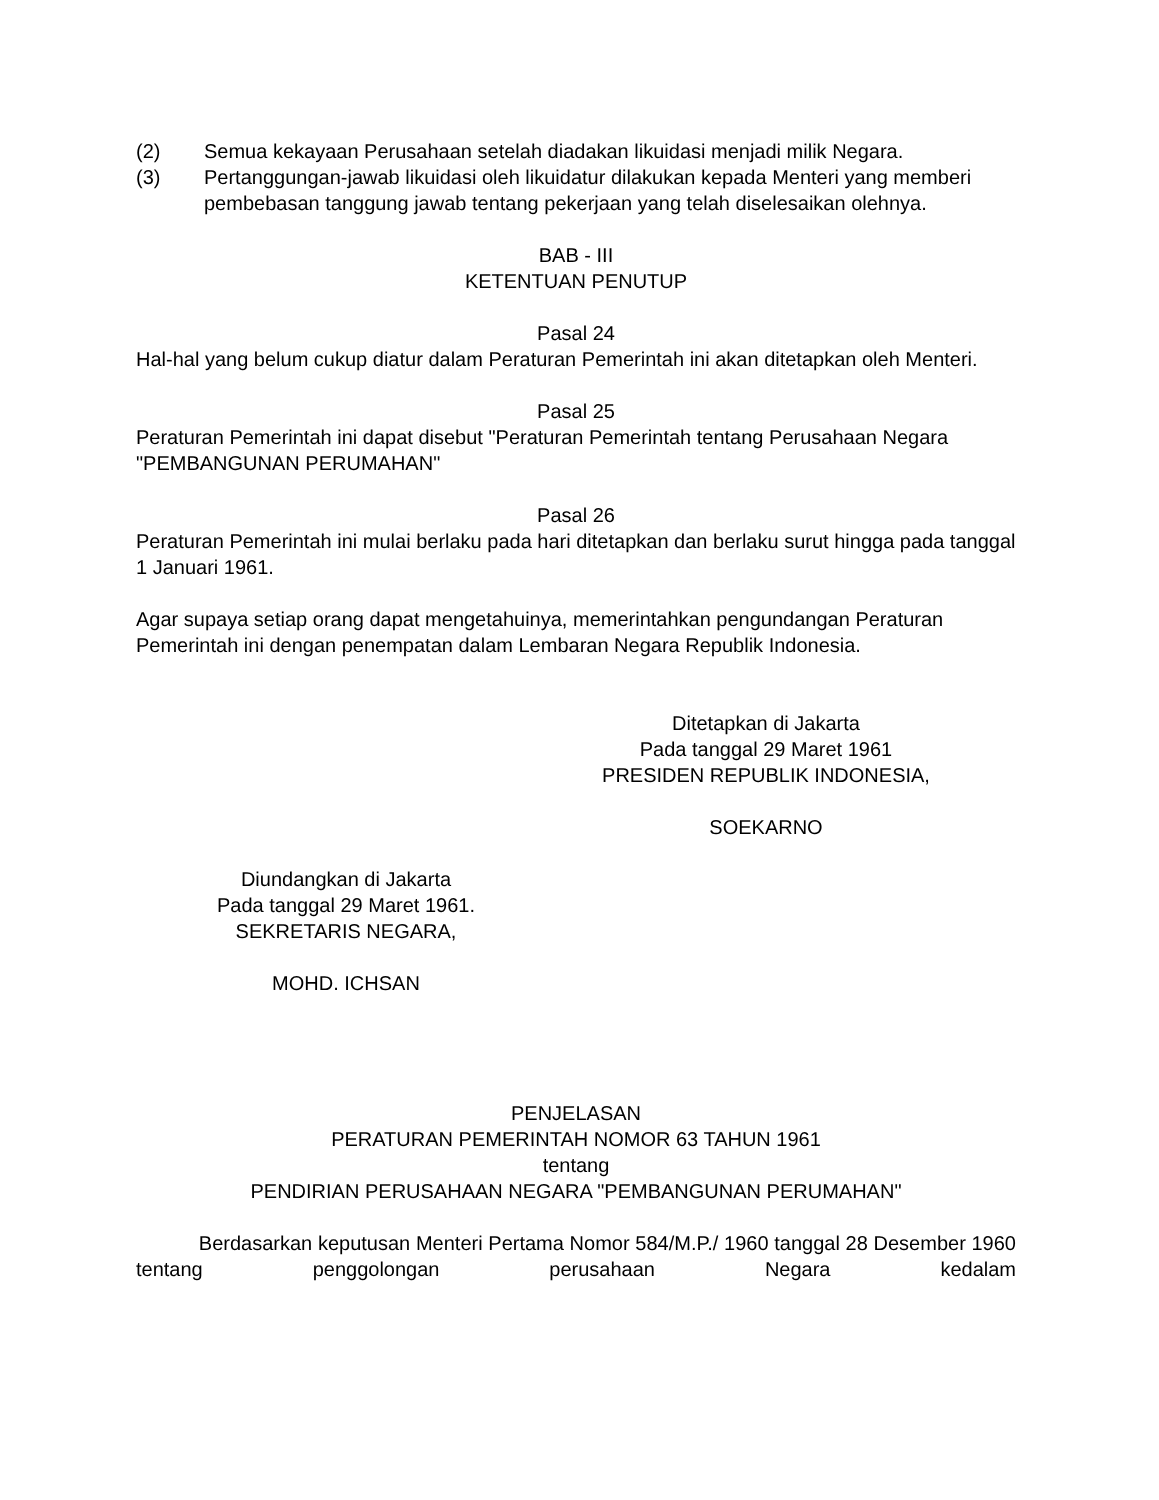(2) Semua kekayaan Perusahaan setelah diadakan likuidasi menjadi milik Negara.
(3) Pertanggungan-jawab likuidasi oleh likuidatur dilakukan kepada Menteri yang memberi pembebasan tanggung jawab tentang pekerjaan yang telah diselesaikan olehnya.
BAB - III
KETENTUAN PENUTUP
Pasal 24
Hal-hal yang belum cukup diatur dalam Peraturan Pemerintah ini akan ditetapkan oleh Menteri.
Pasal 25
Peraturan Pemerintah ini dapat disebut "Peraturan Pemerintah tentang Perusahaan Negara "PEMBANGUNAN PERUMAHAN"
Pasal 26
Peraturan Pemerintah ini mulai berlaku pada hari ditetapkan dan berlaku surut hingga pada tanggal 1 Januari 1961.
Agar supaya setiap orang dapat mengetahuinya, memerintahkan pengundangan Peraturan Pemerintah ini dengan penempatan dalam Lembaran Negara Republik Indonesia.
Ditetapkan di Jakarta
Pada tanggal 29 Maret 1961
PRESIDEN REPUBLIK INDONESIA,
SOEKARNO
Diundangkan di Jakarta
Pada tanggal 29 Maret 1961.
SEKRETARIS NEGARA,
MOHD. ICHSAN
PENJELASAN
PERATURAN PEMERINTAH NOMOR 63 TAHUN 1961
tentang
PENDIRIAN PERUSAHAAN NEGARA "PEMBANGUNAN PERUMAHAN"
Berdasarkan keputusan Menteri Pertama Nomor 584/M.P./ 1960 tanggal 28 Desember 1960 tentang penggolongan perusahaan Negara kedalam